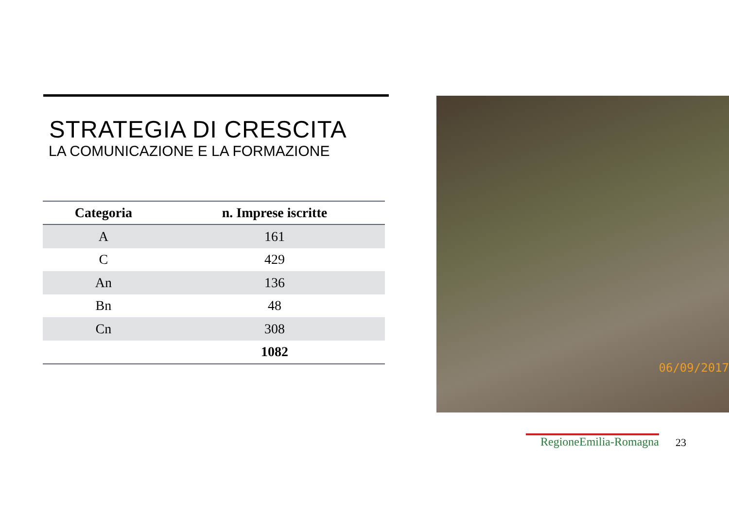STRATEGIA DI CRESCITA
LA COMUNICAZIONE E LA FORMAZIONE
| Categoria | n. Imprese iscritte |
| --- | --- |
| A | 161 |
| C | 429 |
| An | 136 |
| Bn | 48 |
| Cn | 308 |
| | 1082 |
06/09/2017
RegioneEmilia-Romagna 23